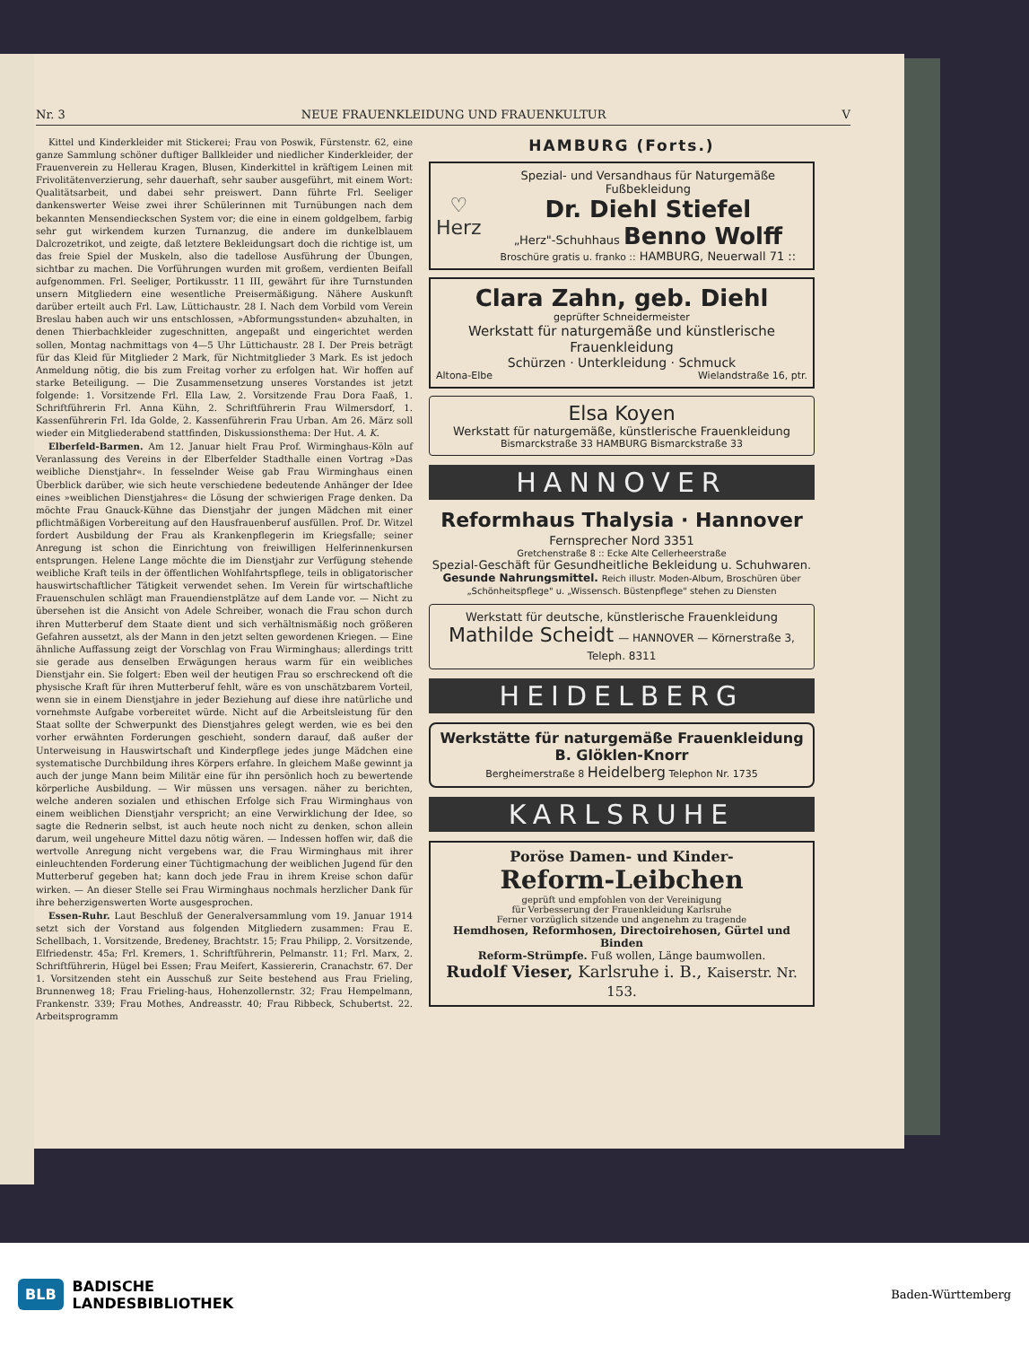Nr. 3 NEUE FRAUENKLEIDUNG UND FRAUENKULTUR V
Kittel und Kinderkleider mit Stickerei; Frau von Poswik, Fürstenstr. 62, eine ganze Sammlung schöner duftiger Ballkleider und niedlicher Kinderkleider, der Frauenverein zu Hellerau Kragen, Blusen, Kinderkittel in kräftigem Leinen mit Frivolitätenverzierung, sehr dauerhaft, sehr sauber ausgeführt, mit einem Wort: Qualitätsarbeit, und dabei sehr preiswert. Dann führte Frl. Seeliger dankenswerter Weise zwei ihrer Schülerinnen mit Turnübungen nach dem bekannten Mensendieckschen System vor; die eine in einem goldgelbem, farbig sehr gut wirkendem kurzen Turnanzug, die andere im dunkelblauem Dalcrozetrikot, und zeigte, daß letztere Bekleidungsart doch die richtige ist, um das freie Spiel der Muskeln, also die tadellose Ausführung der Übungen, sichtbar zu machen. Die Vorführungen wurden mit großem, verdienten Beifall aufgenommen. Frl. Seeliger, Portikusstr. 11 III, gewährt für ihre Turnstunden unsern Mitgliedern eine wesentliche Preisermäßigung. Nähere Auskunft darüber erteilt auch Frl. Law, Lüttichaustr. 28 I. Nach dem Vorbild vom Verein Breslau haben auch wir uns entschlossen, »Abformungsstunden« abzuhalten, in denen Thierbachkleider zugeschnitten, angepaßt und eingerichtet werden sollen, Montag nachmittags von 4—5 Uhr Lüttichaustr. 28 I. Der Preis beträgt für das Kleid für Mitglieder 2 Mark, für Nichtmitglieder 3 Mark. Es ist jedoch Anmeldung nötig, die bis zum Freitag vorher zu erfolgen hat. Wir hoffen auf starke Beteiligung. — Die Zusammensetzung unseres Vorstandes ist jetzt folgende: 1. Vorsitzende Frl. Ella Law, 2. Vorsitzende Frau Dora Faaß, 1. Schriftführerin Frl. Anna Kühn, 2. Schriftführerin Frau Wilmersdorf, 1. Kassenführerin Frl. Ida Golde, 2. Kassenführerin Frau Urban. Am 26. März soll wieder ein Mitgliederabend stattfinden, Diskussionsthema: Der Hut. A. K.
Elberfeld-Barmen. Am 12. Januar hielt Frau Prof. Wirminghaus-Köln auf Veranlassung des Vereins in der Elberfelder Stadthalle einen Vortrag »Das weibliche Dienstjahr«. In fesselnder Weise gab Frau Wirminghaus einen Überblick darüber, wie sich heute verschiedene bedeutende Anhänger der Idee eines »weiblichen Dienstjahres« die Lösung der schwierigen Frage denken. Da möchte Frau Gnauck-Kühne das Dienstjahr der jungen Mädchen mit einer pflichtmäßigen Vorbereitung auf den Hausfrauenberuf ausfüllen. Prof. Dr. Witzel fordert Ausbildung der Frau als Krankenpflegerin im Kriegsfalle; seiner Anregung ist schon die Einrichtung von freiwilligen Helferinnenkursen entsprungen. Helene Lange möchte die im Dienstjahr zur Verfügung stehende weibliche Kraft teils in der öffentlichen Wohlfahrtspflege, teils in obligatorischer hauswirtschaftlicher Tätigkeit verwendet sehen. Im Verein für wirtschaftliche Frauenschulen schlägt man Frauendienstplätze auf dem Lande vor. — Nicht zu übersehen ist die Ansicht von Adele Schreiber, wonach die Frau schon durch ihren Mutterberuf dem Staate dient und sich verhältnismäßig noch größeren Gefahren aussetzt, als der Mann in den jetzt selten gewordenen Kriegen. — Eine ähnliche Auffassung zeigt der Vorschlag von Frau Wirminghaus; allerdings tritt sie gerade aus denselben Erwägungen heraus warm für ein weibliches Dienstjahr ein. Sie folgert: Eben weil der heutigen Frau so erschreckend oft die physische Kraft für ihren Mutterberuf fehlt, wäre es von unschätzbarem Vorteil, wenn sie in einem Dienstjahre in jeder Beziehung auf diese ihre natürliche und vornehmste Aufgabe vorbereitet würde. Nicht auf die Arbeitsleistung für den Staat sollte der Schwerpunkt des Dienstjahres gelegt werden, wie es bei den vorher erwähnten Forderungen geschieht, sondern darauf, daß außer der Unterweisung in Hauswirtschaft und Kinderpflege jedes junge Mädchen eine systematische Durchbildung ihres Körpers erfahre. In gleichem Maße gewinnt ja auch der junge Mann beim Militär eine für ihn persönlich hoch zu bewertende körperliche Ausbildung. — Wir müssen uns versagen. näher zu berichten, welche anderen sozialen und ethischen Erfolge sich Frau Wirminghaus von einem weiblichen Dienstjahr verspricht; an eine Verwirklichung der Idee, so sagte die Rednerin selbst, ist auch heute noch nicht zu denken, schon allein darum, weil ungeheure Mittel dazu nötig wären. — Indessen hoffen wir, daß die wertvolle Anregung nicht vergebens war, die Frau Wirminghaus mit ihrer einleuchtenden Forderung einer Tüchtigmachung der weiblichen Jugend für den Mutterberuf gegeben hat; kann doch jede Frau in ihrem Kreise schon dafür wirken. — An dieser Stelle sei Frau Wirminghaus nochmals herzlicher Dank für ihre beherzigenswerten Worte ausgesprochen.
Essen-Ruhr. Laut Beschluß der Generalversammlung vom 19. Januar 1914 setzt sich der Vorstand aus folgenden Mitgliedern zusammen: Frau E. Schellbach, 1. Vorsitzende, Bredeney, Brachtstr. 15; Frau Philipp, 2. Vorsitzende, Elfriedenstr. 45a; Frl. Kremers, 1. Schriftführerin, Pelmanstr. 11; Frl. Marx, 2. Schriftführerin, Hügel bei Essen; Frau Meifert, Kassiererin, Cranachstr. 67. Der 1. Vorsitzenden steht ein Ausschuß zur Seite bestehend aus Frau Frieling, Brunnenweg 18; Frau Frieling-haus, Hohenzollernstr. 32; Frau Hempelmann, Frankenstr. 339; Frau Mothes, Andreasstr. 40; Frau Ribbeck, Schubertst. 22. Arbeitsprogramm
HAMBURG (Forts.)
♡
Herz
Spezial- und Versandhaus für Naturgemäße Fußbekleidung
Dr. Diehl Stiefel
„Herz"-Schuhhaus Benno Wolff
Broschüre gratis u. franko :: HAMBURG, Neuerwall 71 ::
Clara Zahn, geb. Diehl
geprüfter Schneidermeister
Werkstatt für naturgemäße und künstlerische Frauenkleidung
Schürzen · Unterkleidung · Schmuck
Altona-Elbe Wielandstraße 16, ptr.
Elsa Koyen
Werkstatt für naturgemäße, künstlerische Frauenkleidung
Bismarckstraße 33 HAMBURG Bismarckstraße 33
HANNOVER
Reformhaus Thalysia · Hannover Fernsprecher Nord 3351
Gretchenstraße 8 :: Ecke Alte Cellerheerstraße
Spezial-Geschäft für Gesundheitliche Bekleidung u. Schuhwaren.
Gesunde Nahrungsmittel. Reich illustr. Moden-Album, Broschüren über „Schönheitspflege" u. „Wissensch. Büstenpflege" stehen zu Diensten
Werkstatt für deutsche, künstlerische Frauenkleidung
Mathilde Scheidt — HANNOVER — Körnerstraße 3, Teleph. 8311
HEIDELBERG
Werkstätte für naturgemäße Frauenkleidung
B. Glöklen-Knorr
Bergheimerstraße 8 Heidelberg Telephon Nr. 1735
KARLSRUHE
Poröse Damen- und Kinder-
Reform-Leibchen
geprüft und empfohlen von der Vereinigung
für Verbesserung der Frauenkleidung Karlsruhe
Ferner vorzüglich sitzende und angenehm zu tragende
Hemdhosen, Reformhosen, Directoirehosen, Gürtel und Binden
Reform-Strümpfe. Fuß wollen, Länge baumwollen.
Rudolf Vieser, Karlsruhe i. B., Kaiserstr. Nr. 153.
BLB BADISCHE
LANDESBIBLIOTHEK
Baden-Württemberg